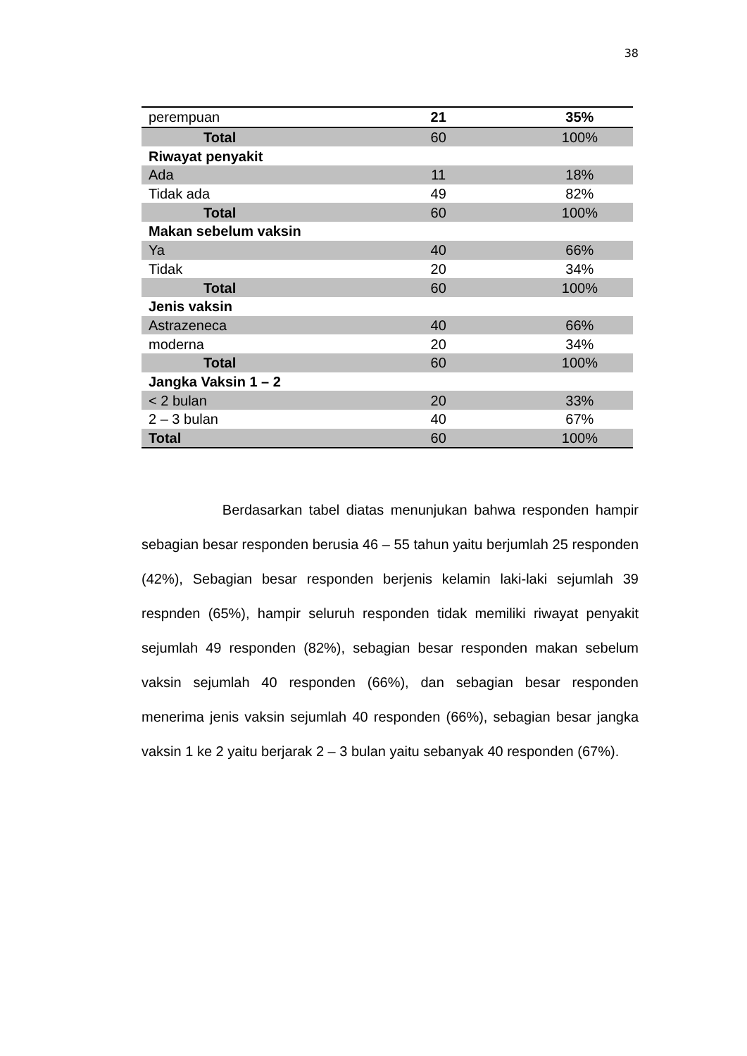38
| perempuan | 21 | 35% |
| Total | 60 | 100% |
| Riwayat penyakit | | |
| Ada | 11 | 18% |
| Tidak ada | 49 | 82% |
| Total | 60 | 100% |
| Makan sebelum vaksin | | |
| Ya | 40 | 66% |
| Tidak | 20 | 34% |
| Total | 60 | 100% |
| Jenis vaksin | | |
| Astrazeneca | 40 | 66% |
| moderna | 20 | 34% |
| Total | 60 | 100% |
| Jangka Vaksin 1 – 2 | | |
| < 2 bulan | 20 | 33% |
| 2 – 3 bulan | 40 | 67% |
| Total | 60 | 100% |
Berdasarkan tabel diatas menunjukan bahwa responden hampir sebagian besar responden berusia 46 – 55 tahun yaitu berjumlah 25 responden (42%), Sebagian besar responden berjenis kelamin laki-laki sejumlah 39 respnden (65%), hampir seluruh responden tidak memiliki riwayat penyakit sejumlah 49 responden (82%), sebagian besar responden makan sebelum vaksin sejumlah 40 responden (66%), dan sebagian besar responden menerima jenis vaksin sejumlah 40 responden (66%), sebagian besar jangka vaksin 1 ke 2 yaitu berjarak 2 – 3 bulan yaitu sebanyak 40 responden (67%).